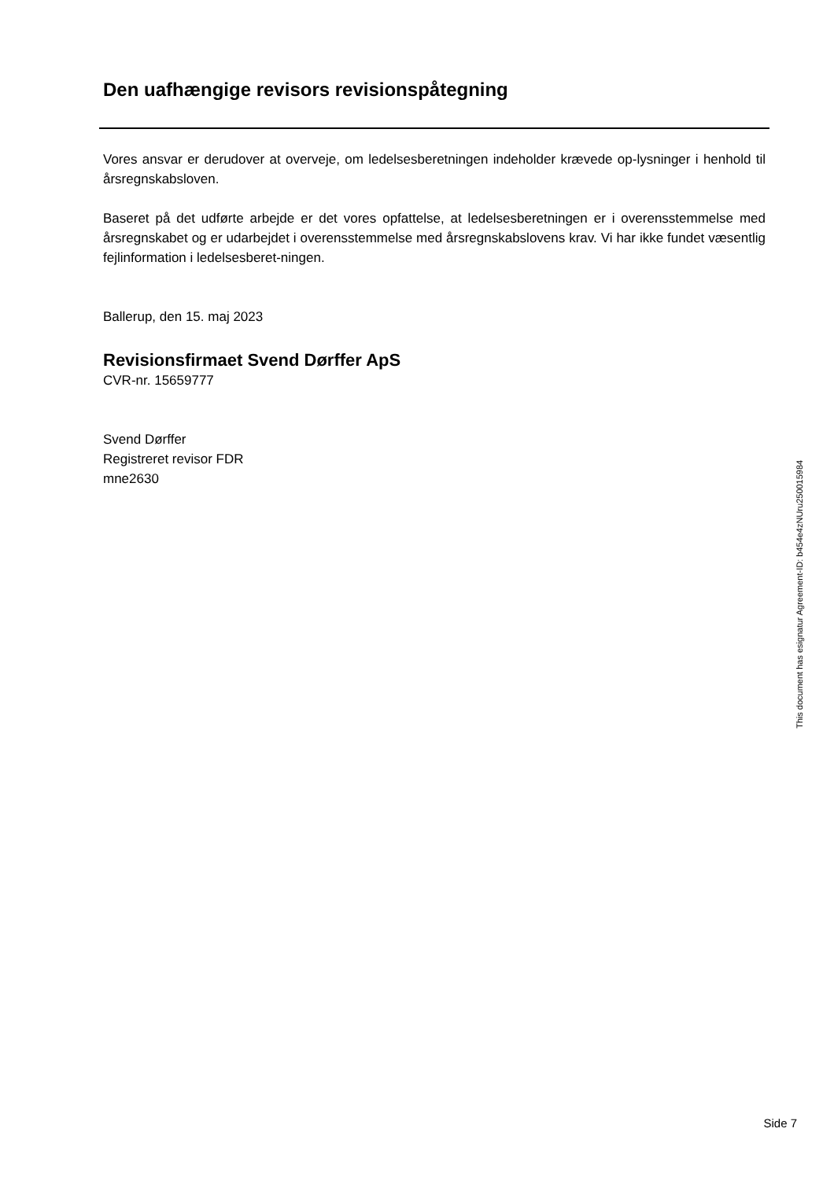Den uafhængige revisors revisionspåtegning
Vores ansvar er derudover at overveje, om ledelsesberetningen indeholder krævede op-lysninger i henhold til årsregnskabsloven.
Baseret på det udførte arbejde er det vores opfattelse, at ledelsesberetningen er i overensstemmelse med årsregnskabet og er udarbejdet i overensstemmelse med årsregnskabslovens krav. Vi har ikke fundet væsentlig fejlinformation i ledelsesberet-ningen.
Ballerup, den 15. maj 2023
Revisionsfirmaet Svend Dørffer ApS
CVR-nr. 15659777
Svend Dørffer
Registreret revisor FDR
mne2630
This document has esignatur Agreement-ID: b454e4zNUru250015984
Side 7